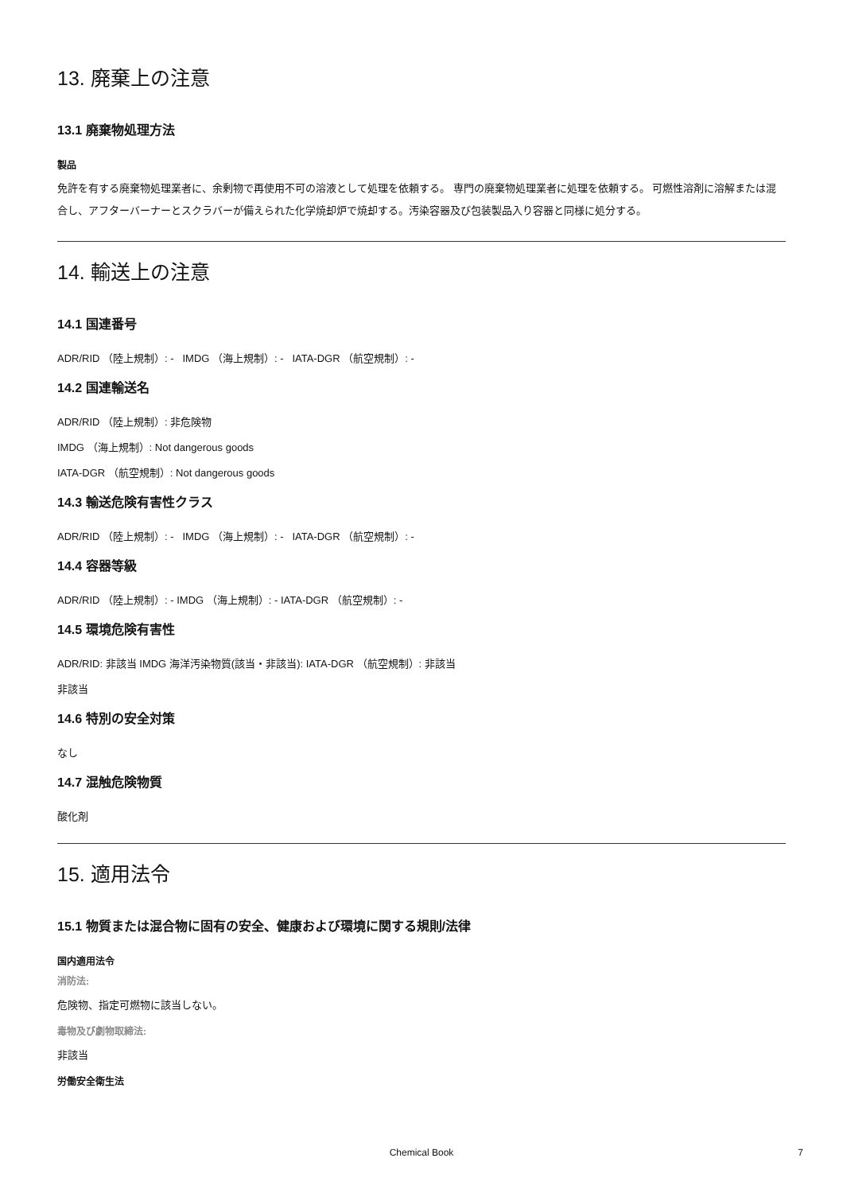13. 廃棄上の注意
13.1 廃棄物処理方法
製品
免許を有する廃棄物処理業者に、余剰物で再使用不可の溶液として処理を依頼する。 専門の廃棄物処理業者に処理を依頼する。 可燃性溶剤に溶解または混合し、アフターバーナーとスクラバーが備えられた化学焼却炉で焼却する。汚染容器及び包装製品入り容器と同様に処分する。
14. 輸送上の注意
14.1 国連番号
ADR/RID （陸上規制）: - IMDG （海上規制）: - IATA-DGR （航空規制）: -
14.2 国連輸送名
ADR/RID （陸上規制）: 非危険物
IMDG （海上規制）: Not dangerous goods
IATA-DGR （航空規制）: Not dangerous goods
14.3 輸送危険有害性クラス
ADR/RID （陸上規制）: - IMDG （海上規制）: - IATA-DGR （航空規制）: -
14.4 容器等級
ADR/RID （陸上規制）: - IMDG （海上規制）: - IATA-DGR （航空規制）: -
14.5 環境危険有害性
ADR/RID: 非該当 IMDG 海洋汚染物質(該当・非該当): IATA-DGR （航空規制）: 非該当
非該当
14.6 特別の安全対策
なし
14.7 混触危険物質
酸化剤
15. 適用法令
15.1 物質または混合物に固有の安全、健康および環境に関する規則/法律
国内適用法令
消防法:
危険物、指定可燃物に該当しない。
毒物及び劇物取締法:
非該当
労働安全衛生法
Chemical Book 7